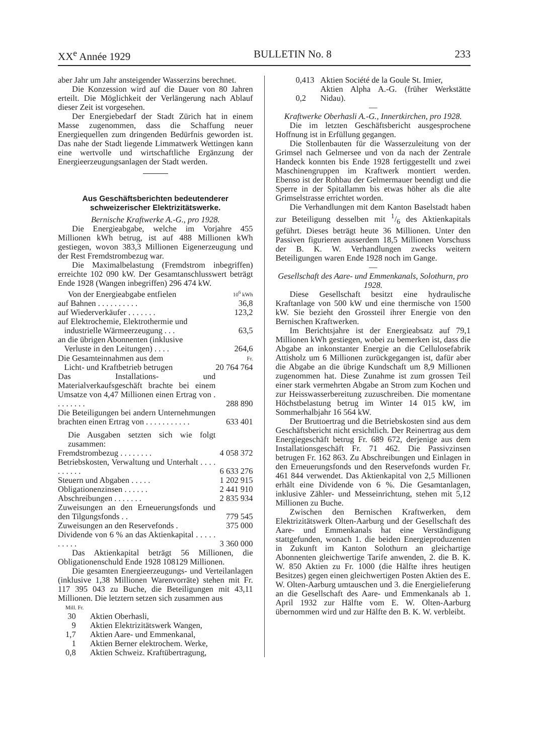XX<sup>e</sup> Année 1929 BULLETIN No. 8 233
aber Jahr um Jahr ansteigender Wasserzins berechnet.
Die Konzession wird auf die Dauer von 80 Jahren erteilt. Die Möglichkeit der Verlängerung nach Ablauf dieser Zeit ist vorgesehen.
Der Energiebedarf der Stadt Zürich hat in einem Masse zugenommen, dass die Schaffung neuer Energiequellen zum dringenden Bedürfnis geworden ist. Das nahe der Stadt liegende Limmatwerk Wettingen kann eine wertvolle und wirtschaftliche Ergänzung der Energieerzeugungsanlagen der Stadt werden.
Aus Geschäftsberichten bedeutenderer schweizerischer Elektrizitätswerke.
Bernische Kraftwerke A.-G., pro 1928.
Die Energieabgabe, welche im Vorjahre 455 Millionen kWh betrug, ist auf 488 Millionen kWh gestiegen, wovon 383,3 Millionen Eigenerzeugung und der Rest Fremdstrombezug war.
Die Maximalbelastung (Fremdstrom inbegriffen) erreichte 102 090 kW. Der Gesamtanschlusswert beträgt Ende 1928 (Wangen inbegriffen) 296 474 kW.
| Von der Energieabgabe entfielen | 10<sup>6</sup> kWh |
| auf Bahnen . . . . . . . . . . | 36,8 |
| auf Wiederverkäufer . . . . . . . | 123,2 |
| auf Elektrochemie, Elektrothermie und industrielle Wärmeerzeugung . . . | 63,5 |
| an die übrigen Abonnenten (inklusive Verluste in den Leitungen) . . . . | 264,6 |
| Die Gesamteinnahmen aus dem Licht- und Kraftbetrieb betrugen | Fr. 20 764 764 |
| Das Installations- und Materialverkaufsgeschäft brachte bei einem Umsatze von 4,47 Millionen einen Ertrag von . . . . . . . . | 288 890 |
| Die Beteiligungen bei andern Unternehmungen brachten einen Ertrag von . . . . . . . . . . . | 633 401 |
| Die Ausgaben setzten sich wie folgt zusammen: | |
| Fremdstrombezug . . . . . . . . | 4 058 372 |
| Betriebskosten, Verwaltung und Unterhalt . . . . . . . . . . | 6 633 276 |
| Steuern und Abgaben . . . . . | 1 202 915 |
| Obligationenzinsen . . . . . . | 2 441 910 |
| Abschreibungen . . . . . . . | 2 835 934 |
| Zuweisungen an den Erneuerungsfonds und den Tilgungsfonds . . | 779 545 |
| Zuweisungen an den Reservefonds . | 375 000 |
| Dividende von 6 % an das Aktienkapital . . . . . . . . . . | 3 360 000 |
Das Aktienkapital beträgt 56 Millionen, die Obligationenschuld Ende 1928 108129 Millionen.
Die gesamten Energieerzeugungs- und Verteilanlagen (inklusive 1,38 Millionen Warenvorräte) stehen mit Fr. 117 395 043 zu Buche, die Beteiligungen mit 43,11 Millionen. Die letztern setzen sich zusammen aus
| Mill. Fr. | |
| 30 | Aktien Oberhasli, |
| 9 | Aktien Elektrizitätswerk Wangen, |
| 1,7 | Aktien Aare- und Emmenkanal, |
| 1 | Aktien Berner elektrochem. Werke, |
| 0,8 | Aktien Schweiz. Kraftübertragung, |
| 0,413 | Aktien Société de la Goule St. Imier, |
| 0,2 | Aktien Alpha A.-G. (früher Werkstätte Nidau). |
—
Kraftwerke Oberhasli A.-G., Innertkirchen, pro 1928.
Die im letzten Geschäftsbericht ausgesprochene Hoffnung ist in Erfüllung gegangen.
Die Stollenbauten für die Wasserzuleitung von der Grimsel nach Gelmersee und von da nach der Zentrale Handeck konnten bis Ende 1928 fertiggestellt und zwei Maschinengruppen im Kraftwerk montiert werden. Ebenso ist der Rohbau der Gelmermauer beendigt und die Sperre in der Spitallamm bis etwas höher als die alte Grimselstrasse errichtet worden.
Die Verhandlungen mit dem Kanton Baselstadt haben zur Beteiligung desselben mit 1/6 des Aktienkapitals geführt. Dieses beträgt heute 36 Millionen. Unter den Passiven figurieren ausserdem 18,5 Millionen Vorschuss der B. K. W. Verhandlungen zwecks weitern Beteiligungen waren Ende 1928 noch im Gange.
—
Gesellschaft des Aare- und Emmenkanals, Solothurn, pro 1928.
Diese Gesellschaft besitzt eine hydraulische Kraftanlage von 500 kW und eine thermische von 1500 kW. Sie bezieht den Grossteil ihrer Energie von den Bernischen Kraftwerken.
Im Berichtsjahre ist der Energieabsatz auf 79,1 Millionen kWh gestiegen, wobei zu bemerken ist, dass die Abgabe an inkonstanter Energie an die Cellulosefabrik Attisholz um 6 Millionen zurückgegangen ist, dafür aber die Abgabe an die übrige Kundschaft um 8,9 Millionen zugenommen hat. Diese Zunahme ist zum grossen Teil einer stark vermehrten Abgabe an Strom zum Kochen und zur Heisswasserbereitung zuzuschreiben. Die momentane Höchstbelastung betrug im Winter 14 015 kW, im Sommerhalbjahr 16 564 kW.
Der Bruttoertrag und die Betriebskosten sind aus dem Geschäftsbericht nicht ersichtlich. Der Reinertrag aus dem Energiegeschäft betrug Fr. 689 672, derjenige aus dem Installationsgeschäft Fr. 71 462. Die Passivzinsen betrugen Fr. 162 863. Zu Abschreibungen und Einlagen in den Erneuerungsfonds und den Reservefonds wurden Fr. 461 844 verwendet. Das Aktienkapital von 2,5 Millionen erhält eine Dividende von 6 %. Die Gesamtanlagen, inklusive Zähler- und Messeinrichtung, stehen mit 5,12 Millionen zu Buche.
Zwischen den Bernischen Kraftwerken, dem Elektrizitätswerk Olten-Aarburg und der Gesellschaft des Aare- und Emmenkanals hat eine Verständigung stattgefunden, wonach 1. die beiden Energieproduzenten in Zukunft im Kanton Solothurn an gleichartige Abonnenten gleichwertige Tarife anwenden, 2. die B. K. W. 850 Aktien zu Fr. 1000 (die Hälfte ihres heutigen Besitzes) gegen einen gleichwertigen Posten Aktien des E. W. Olten-Aarburg umtauschen und 3. die Energielieferung an die Gesellschaft des Aare- und Emmenkanals ab 1. April 1932 zur Hälfte vom E. W. Olten-Aarburg übernommen wird und zur Hälfte den B. K. W. verbleibt.